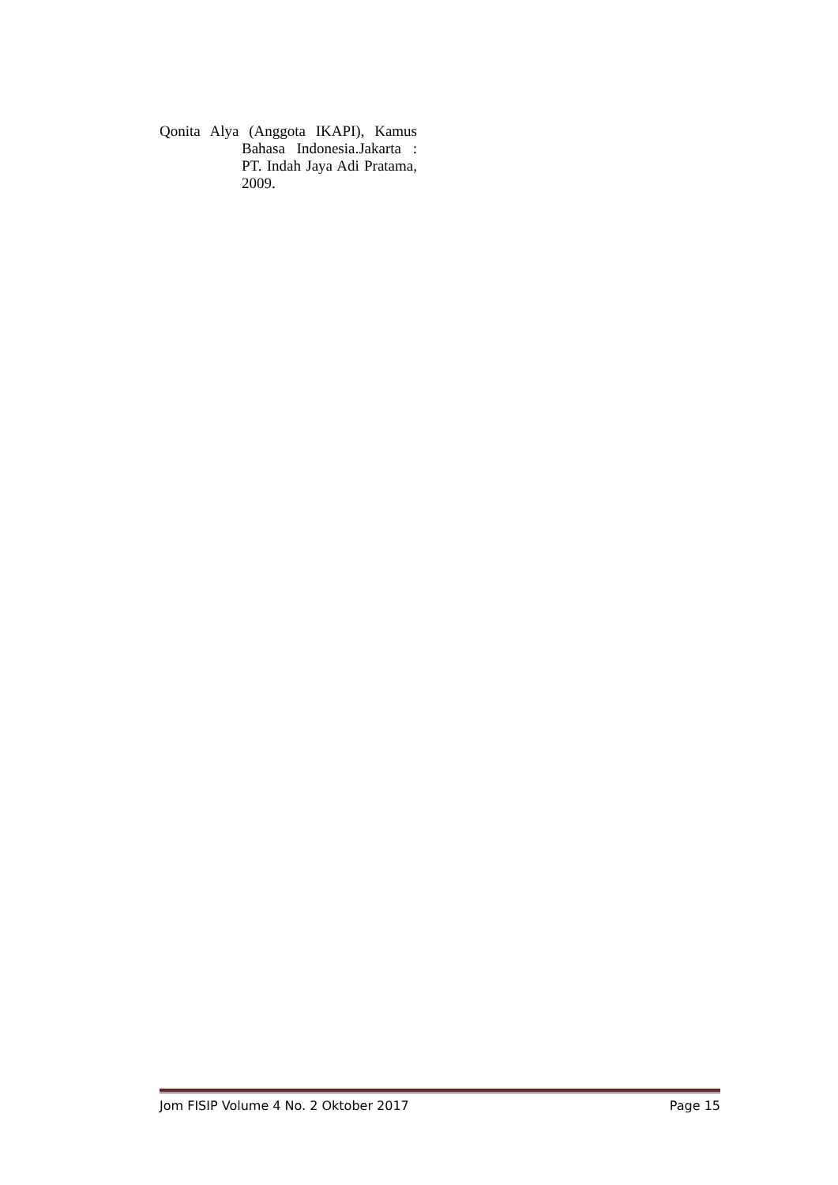Qonita Alya (Anggota IKAPI), Kamus Bahasa Indonesia.Jakarta : PT. Indah Jaya Adi Pratama, 2009.
Jom FISIP Volume 4 No. 2 Oktober 2017 Page 15